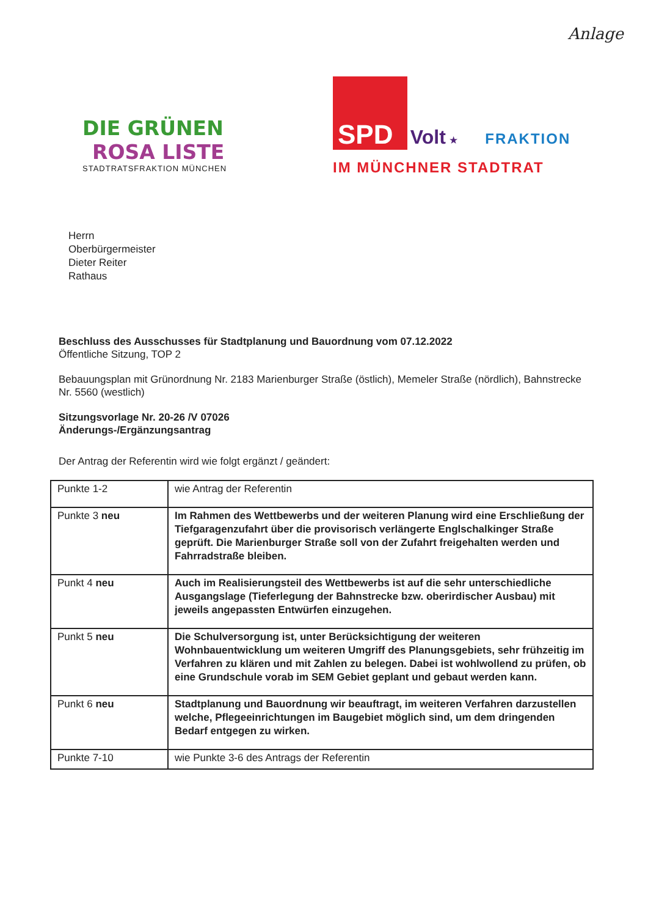Anlage
DIE GRÜNEN
ROSA LISTE
STADTRATSFRAKTION MÜNCHEN
SPD Volt ★ FRAKTION
IM MÜNCHNER STADTRAT
Herrn
Oberbürgermeister
Dieter Reiter
Rathaus
Beschluss des Ausschusses für Stadtplanung und Bauordnung vom 07.12.2022
Öffentliche Sitzung, TOP 2
Bebauungsplan mit Grünordnung Nr. 2183 Marienburger Straße (östlich), Memeler Straße (nördlich), Bahnstrecke Nr. 5560 (westlich)
Sitzungsvorlage Nr. 20-26 /V 07026
Änderungs-/Ergänzungsantrag
Der Antrag der Referentin wird wie folgt ergänzt / geändert:
| Punkte 1-2 | wie Antrag der Referentin |
| Punkte 3 neu | Im Rahmen des Wettbewerbs und der weiteren Planung wird eine Erschließung der Tiefgaragenzufahrt über die provisorisch verlängerte Englschalkinger Straße geprüft. Die Marienburger Straße soll von der Zufahrt freigehalten werden und Fahrradstraße bleiben. |
| Punkt 4 neu | Auch im Realisierungsteil des Wettbewerbs ist auf die sehr unterschiedliche Ausgangslage (Tieferlegung der Bahnstrecke bzw. oberirdischer Ausbau) mit jeweils angepassten Entwürfen einzugehen. |
| Punkt 5 neu | Die Schulversorgung ist, unter Berücksichtigung der weiteren Wohnbauentwicklung um weiteren Umgriff des Planungsgebiets, sehr frühzeitig im Verfahren zu klären und mit Zahlen zu belegen. Dabei ist wohlwollend zu prüfen, ob eine Grundschule vorab im SEM Gebiet geplant und gebaut werden kann. |
| Punkt 6 neu | Stadtplanung und Bauordnung wir beauftragt, im weiteren Verfahren darzustellen welche, Pflegeeinrichtungen im Baugebiet möglich sind, um dem dringenden Bedarf entgegen zu wirken. |
| Punkte 7-10 | wie Punkte 3-6 des Antrags der Referentin |